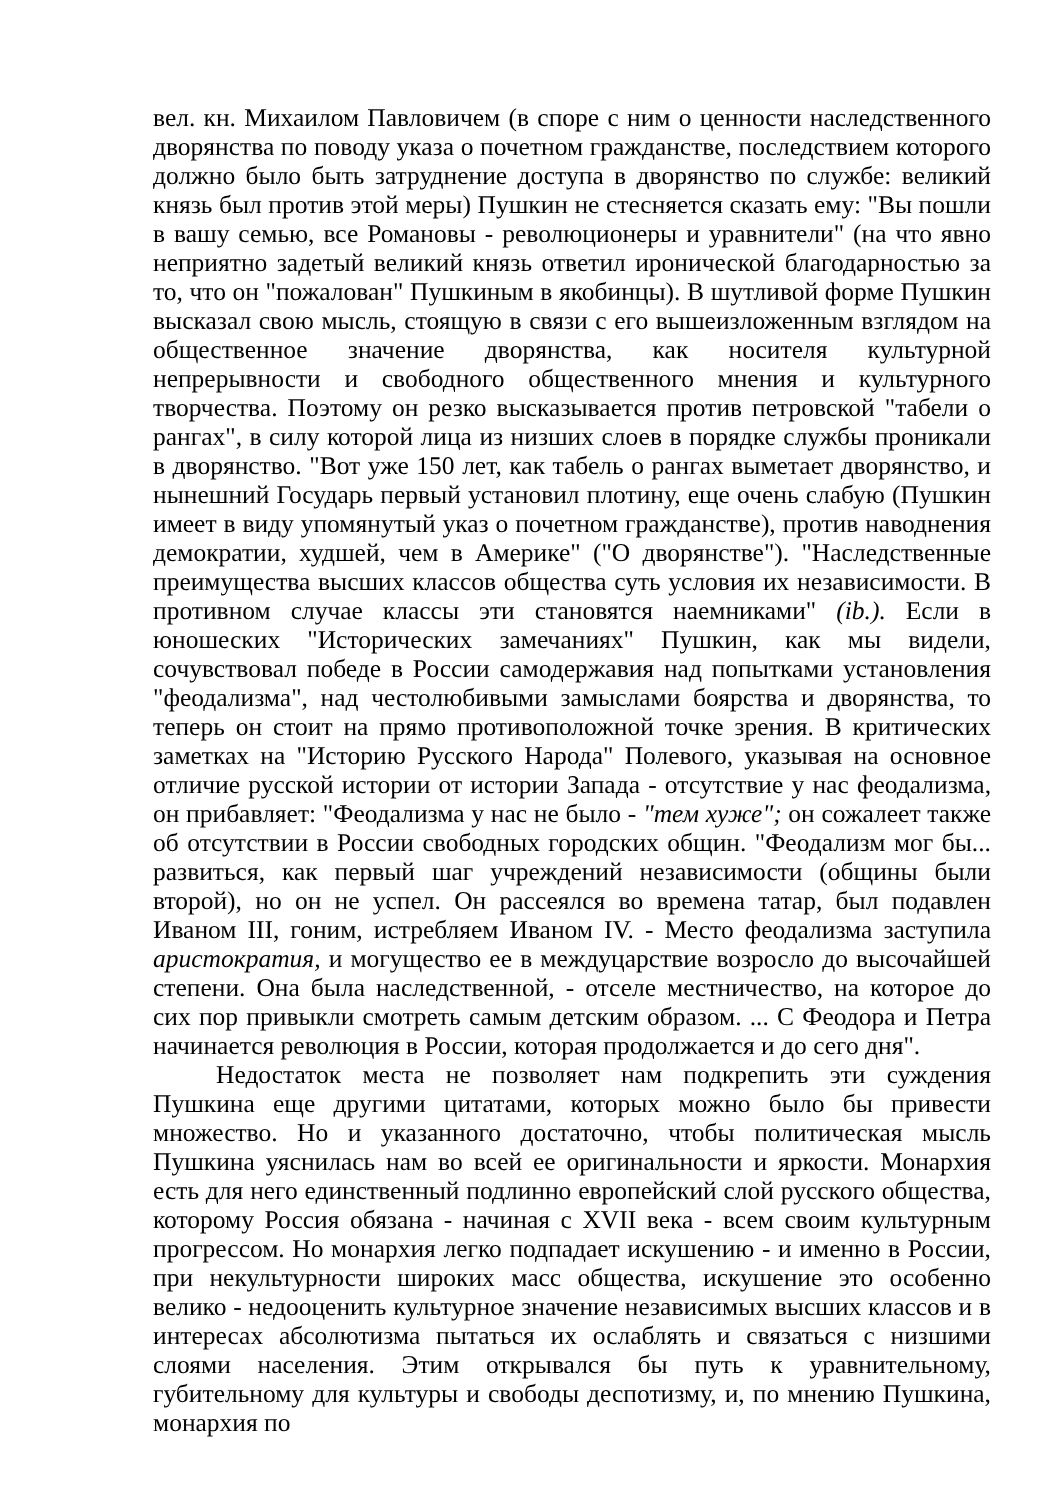вел. кн. Михаилом Павловичем (в споре с ним о ценности наследственного дворянства по поводу указа о почетном гражданстве, последствием которого должно было быть затруднение доступа в дворянство по службе: великий князь был против этой меры) Пушкин не стесняется сказать ему: "Вы пошли в вашу семью, все Романовы - революционеры и уравнители" (на что явно неприятно задетый великий князь ответил иронической благодарностью за то, что он "пожалован" Пушкиным в якобинцы). В шутливой форме Пушкин высказал свою мысль, стоящую в связи с его вышеизложенным взглядом на общественное значение дворянства, как носителя культурной непрерывности и свободного общественного мнения и культурного творчества. Поэтому он резко высказывается против петровской "табели о рангах", в силу которой лица из низших слоев в порядке службы проникали в дворянство. "Вот уже 150 лет, как табель о рангах выметает дворянство, и нынешний Государь первый установил плотину, еще очень слабую (Пушкин имеет в виду упомянутый указ о почетном гражданстве), против наводнения демократии, худшей, чем в Америке" ("О дворянстве"). "Наследственные преимущества высших классов общества суть условия их независимости. В противном случае классы эти становятся наемниками" (ib.). Если в юношеских "Исторических замечаниях" Пушкин, как мы видели, сочувствовал победе в России самодержавия над попытками установления "феодализма", над честолюбивыми замыслами боярства и дворянства, то теперь он стоит на прямо противоположной точке зрения. В критических заметках на "Историю Русского Народа" Полевого, указывая на основное отличие русской истории от истории Запада - отсутствие у нас феодализма, он прибавляет: "Феодализма у нас не было - "тем хуже"; он сожалеет также об отсутствии в России свободных городских общин. "Феодализм мог бы... развиться, как первый шаг учреждений независимости (общины были второй), но он не успел. Он рассеялся во времена татар, был подавлен Иваном III, гоним, истребляем Иваном IV. - Место феодализма заступила аристократия, и могущество ее в междуцарствие возросло до высочайшей степени. Она была наследственной, - отселе местничество, на которое до сих пор привыкли смотреть самым детским образом. ... С Феодора и Петра начинается революция в России, которая продолжается и до сего дня".
Недостаток места не позволяет нам подкрепить эти суждения Пушкина еще другими цитатами, которых можно было бы привести множество. Но и указанного достаточно, чтобы политическая мысль Пушкина уяснилась нам во всей ее оригинальности и яркости. Монархия есть для него единственный подлинно европейский слой русского общества, которому Россия обязана - начиная с XVII века - всем своим культурным прогрессом. Но монархия легко подпадает искушению - и именно в России, при некультурности широких масс общества, искушение это особенно велико - недооценить культурное значение независимых высших классов и в интересах абсолютизма пытаться их ослаблять и связаться с низшими слоями населения. Этим открывался бы путь к уравнительному, губительному для культуры и свободы деспотизму, и, по мнению Пушкина, монархия по